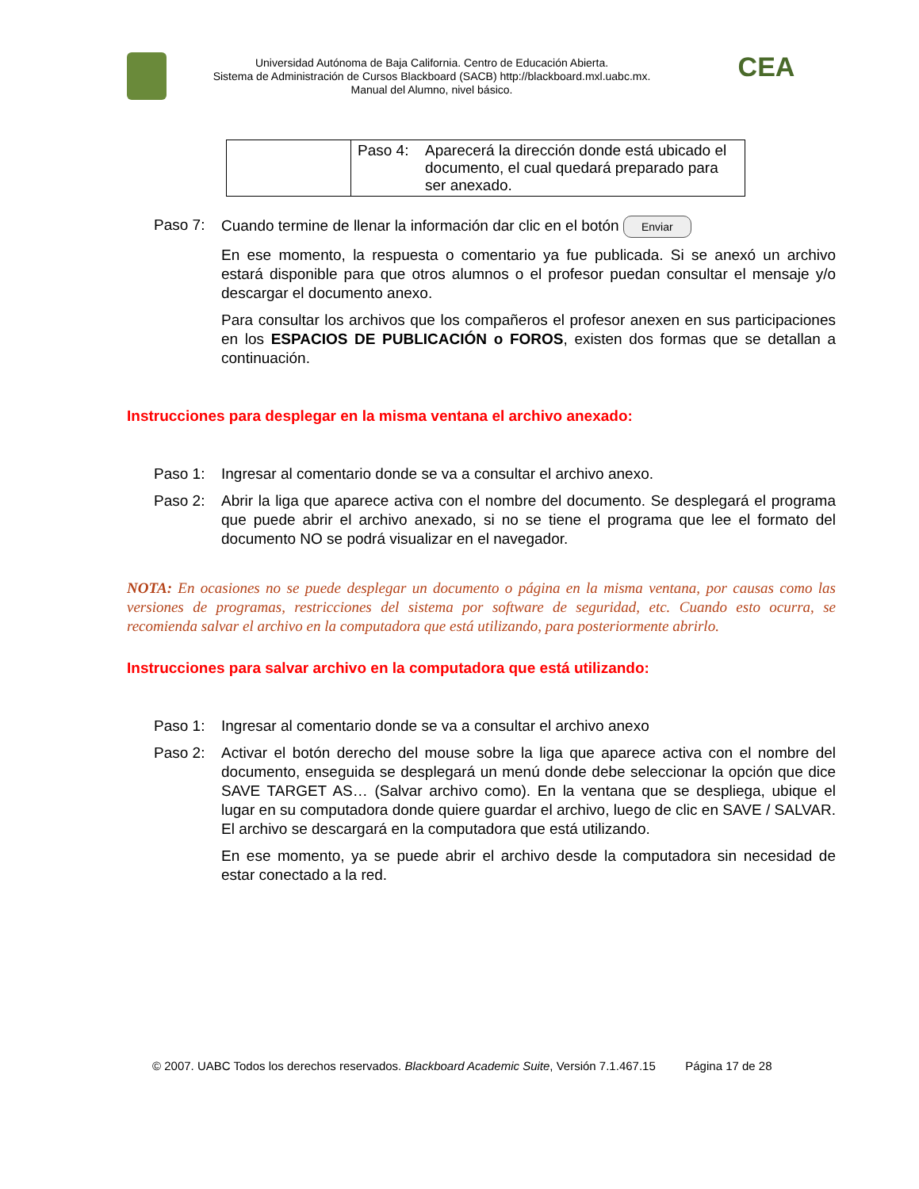Universidad Autónoma de Baja California. Centro de Educación Abierta.
Sistema de Administración de Cursos Blackboard (SACB) http://blackboard.mxl.uabc.mx.
Manual del Alumno, nivel básico.
CEA
| | Paso 4: Aparecerá la dirección donde está ubicado el documento, el cual quedará preparado para ser anexado. |
Paso 7: Cuando termine de llenar la información dar clic en el botón Enviar
En ese momento, la respuesta o comentario ya fue publicada. Si se anexó un archivo estará disponible para que otros alumnos o el profesor puedan consultar el mensaje y/o descargar el documento anexo.
Para consultar los archivos que los compañeros el profesor anexen en sus participaciones en los ESPACIOS DE PUBLICACIÓN o FOROS, existen dos formas que se detallan a continuación.
Instrucciones para desplegar en la misma ventana el archivo anexado:
Paso 1: Ingresar al comentario donde se va a consultar el archivo anexo.
Paso 2: Abrir la liga que aparece activa con el nombre del documento. Se desplegará el programa que puede abrir el archivo anexado, si no se tiene el programa que lee el formato del documento NO se podrá visualizar en el navegador.
NOTA: En ocasiones no se puede desplegar un documento o página en la misma ventana, por causas como las versiones de programas, restricciones del sistema por software de seguridad, etc. Cuando esto ocurra, se recomienda salvar el archivo en la computadora que está utilizando, para posteriormente abrirlo.
Instrucciones para salvar archivo en la computadora que está utilizando:
Paso 1: Ingresar al comentario donde se va a consultar el archivo anexo
Paso 2: Activar el botón derecho del mouse sobre la liga que aparece activa con el nombre del documento, enseguida se desplegará un menú donde debe seleccionar la opción que dice SAVE TARGET AS… (Salvar archivo como). En la ventana que se despliega, ubique el lugar en su computadora donde quiere guardar el archivo, luego de clic en SAVE / SALVAR. El archivo se descargará en la computadora que está utilizando.
En ese momento, ya se puede abrir el archivo desde la computadora sin necesidad de estar conectado a la red.
© 2007. UABC Todos los derechos reservados. Blackboard Academic Suite, Versión 7.1.467.15 Página 17 de 28